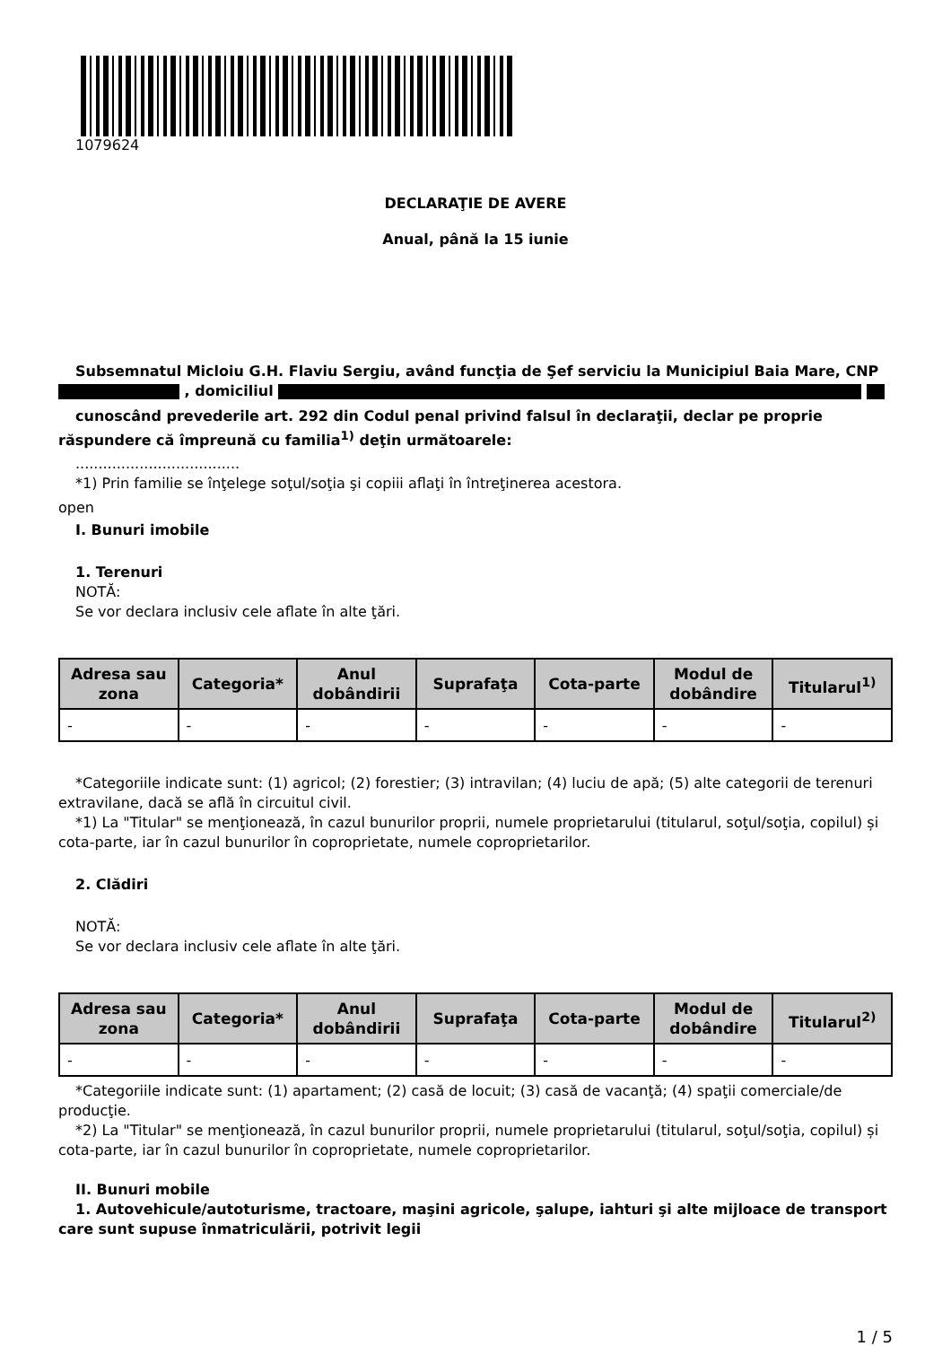1079624
DECLARAŢIE DE AVERE
Anual, până la 15 iunie
Subsemnatul Micloiu G.H. Flaviu Sergiu, având funcţia de Şef serviciu la Municipiul Baia Mare, CNP , domiciliul
cunoscând prevederile art. 292 din Codul penal privind falsul în declaraţii, declar pe proprie răspundere că împreună cu familia<sup>1)</sup> deţin următoarele:
....................................
*1) Prin familie se înţelege soţul/soţia şi copiii aflaţi în întreţinerea acestora.
open
I. Bunuri imobile
1. Terenuri
NOTĂ:
Se vor declara inclusiv cele aflate în alte ţări.
| Adresa sau zona | Categoria* | Anul dobândirii | Suprafaţa | Cota-parte | Modul de dobândire | Titularul<sup>1)</sup> |
| --- | --- | --- | --- | --- | --- | --- |
| - | - | - | - | - | - | - |
*Categoriile indicate sunt: (1) agricol; (2) forestier; (3) intravilan; (4) luciu de apă; (5) alte categorii de terenuri extravilane, dacă se află în circuitul civil.
*1) La "Titular" se menţionează, în cazul bunurilor proprii, numele proprietarului (titularul, soţul/soţia, copilul) și cota-parte, iar în cazul bunurilor în coproprietate, numele coproprietarilor.
2. Clădiri
NOTĂ:
Se vor declara inclusiv cele aflate în alte ţări.
| Adresa sau zona | Categoria* | Anul dobândirii | Suprafaţa | Cota-parte | Modul de dobândire | Titularul<sup>2)</sup> |
| --- | --- | --- | --- | --- | --- | --- |
| - | - | - | - | - | - | - |
*Categoriile indicate sunt: (1) apartament; (2) casă de locuit; (3) casă de vacanţă; (4) spaţii comerciale/de producţie.
*2) La "Titular" se menţionează, în cazul bunurilor proprii, numele proprietarului (titularul, soţul/soţia, copilul) și cota-parte, iar în cazul bunurilor în coproprietate, numele coproprietarilor.
II. Bunuri mobile
1. Autovehicule/autoturisme, tractoare, maşini agricole, şalupe, iahturi şi alte mijloace de transport care sunt supuse înmatriculării, potrivit legii
1 / 5